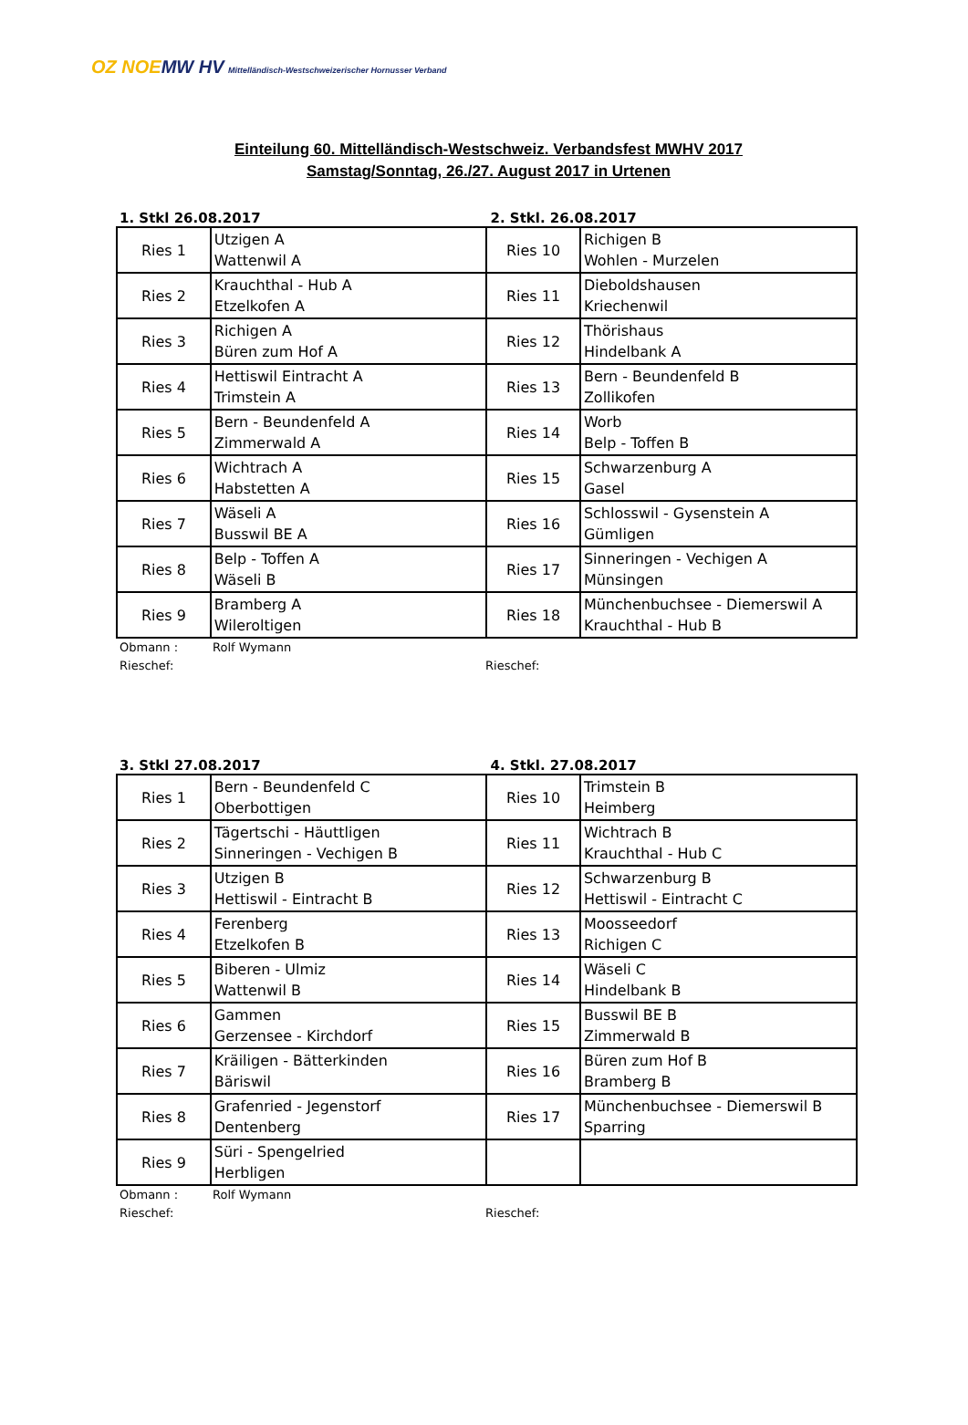OZ NOE MW HV Mittelländisch-Westschweizerischer Hornusser Verband
Einteilung 60. Mittelländisch-Westschweiz. Verbandsfest MWHV 2017
Samstag/Sonntag, 26./27. August 2017 in Urtenen
1. Stkl 26.08.2017 2. Stkl. 26.08.2017
| Ries 1 | Utzigen A Wattenwil A | Ries 10 | Richigen B Wohlen - Murzelen |
| Ries 2 | Krauchthal - Hub A Etzelkofen A | Ries 11 | Dieboldshausen Kriechenwil |
| Ries 3 | Richigen A Büren zum Hof A | Ries 12 | Thörishaus Hindelbank A |
| Ries 4 | Hettiswil Eintracht A Trimstein A | Ries 13 | Bern - Beundenfeld B Zollikofen |
| Ries 5 | Bern - Beundenfeld A Zimmerwald A | Ries 14 | Worb Belp - Toffen B |
| Ries 6 | Wichtrach A Habstetten A | Ries 15 | Schwarzenburg A Gasel |
| Ries 7 | Wäseli A Busswil BE A | Ries 16 | Schlosswil - Gysenstein A Gümligen |
| Ries 8 | Belp - Toffen A Wäseli B | Ries 17 | Sinneringen - Vechigen A Münsingen |
| Ries 9 | Bramberg A Wileroltigen | Ries 18 | Münchenbuchsee - Diemerswil A Krauchthal - Hub B |
Obmann :
Rolf Wymann
Rieschef:
Rieschef:
3. Stkl 27.08.2017 4. Stkl. 27.08.2017
| Ries 1 | Bern - Beundenfeld C Oberbottigen | Ries 10 | Trimstein B Heimberg |
| Ries 2 | Tägertschi - Häuttligen Sinneringen - Vechigen B | Ries 11 | Wichtrach B Krauchthal - Hub C |
| Ries 3 | Utzigen B Hettiswil - Eintracht B | Ries 12 | Schwarzenburg B Hettiswil - Eintracht C |
| Ries 4 | Ferenberg Etzelkofen B | Ries 13 | Moosseedorf Richigen C |
| Ries 5 | Biberen - Ulmiz Wattenwil B | Ries 14 | Wäseli C Hindelbank B |
| Ries 6 | Gammen Gerzensee - Kirchdorf | Ries 15 | Busswil BE B Zimmerwald B |
| Ries 7 | Kräiligen - Bätterkinden Bäriswil | Ries 16 | Büren zum Hof B Bramberg B |
| Ries 8 | Grafenried - Jegenstorf Dentenberg | Ries 17 | Münchenbuchsee - Diemerswil B Sparring |
| Ries 9 | Süri - Spengelried Herbligen | | |
Obmann :
Rolf Wymann
Rieschef:
Rieschef: